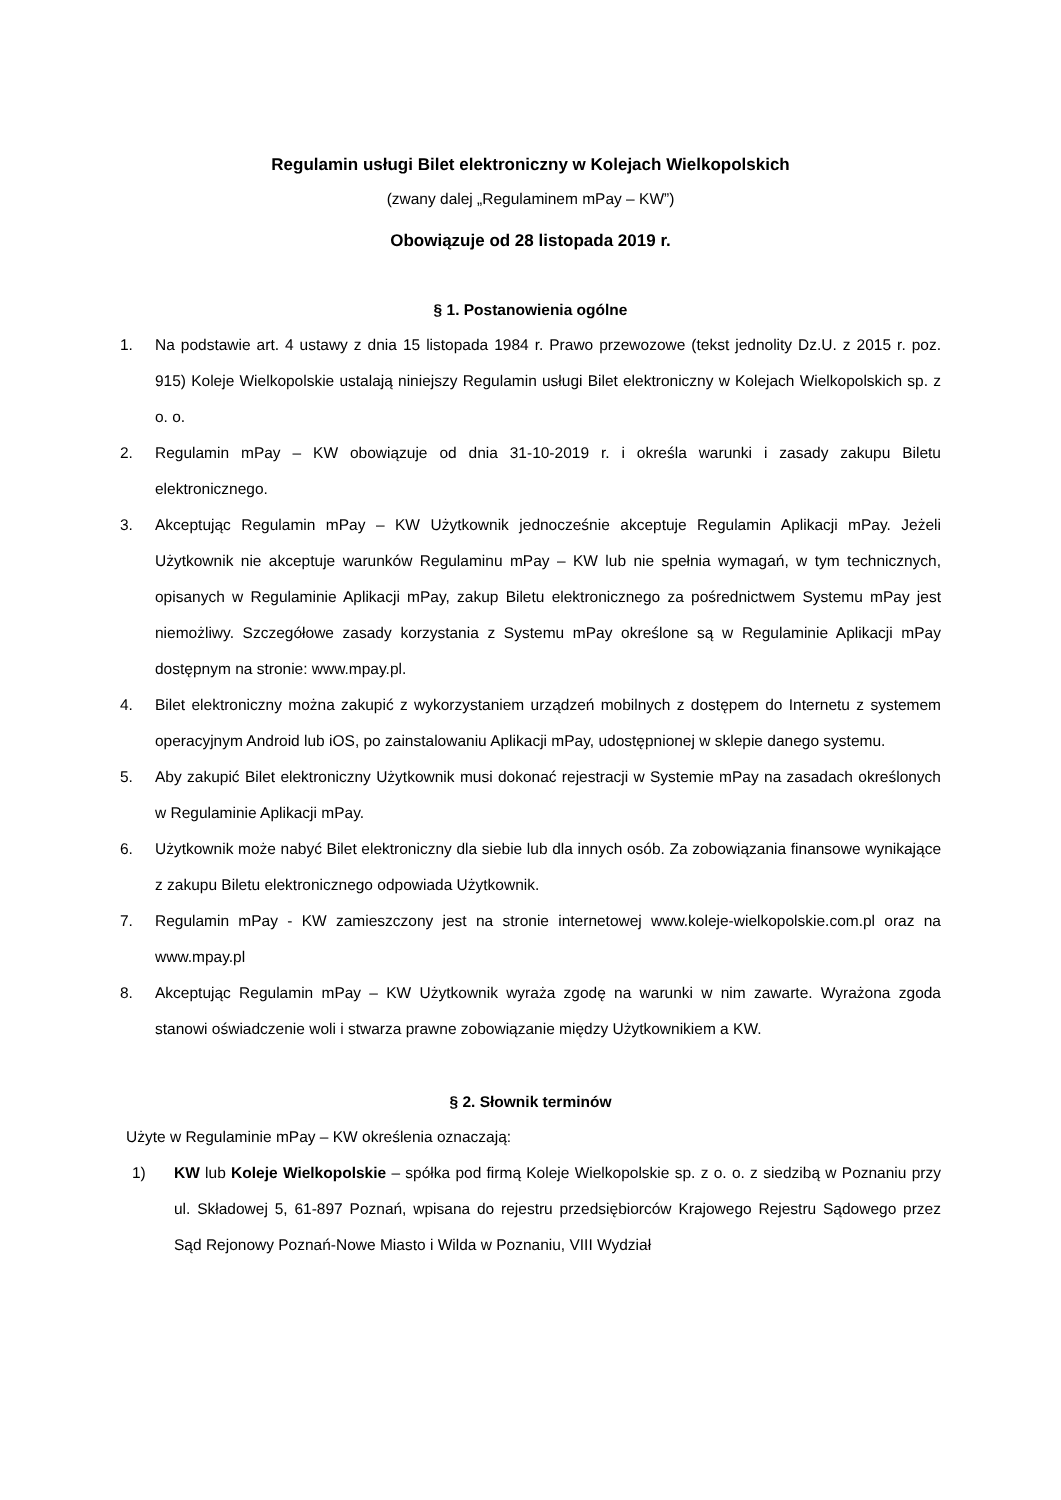Regulamin usługi Bilet elektroniczny w Kolejach Wielkopolskich
(zwany dalej „Regulaminem mPay – KW”)
Obowiązuje od 28 listopada 2019 r.
§ 1. Postanowienia ogólne
1. Na podstawie art. 4 ustawy z dnia 15 listopada 1984 r. Prawo przewozowe (tekst jednolity Dz.U. z 2015 r. poz. 915) Koleje Wielkopolskie ustalają niniejszy Regulamin usługi Bilet elektroniczny w Kolejach Wielkopolskich sp. z o. o.
2. Regulamin mPay – KW obowiązuje od dnia 31-10-2019 r. i określa warunki i zasady zakupu Biletu elektronicznego.
3. Akceptując Regulamin mPay – KW Użytkownik jednocześnie akceptuje Regulamin Aplikacji mPay. Jeżeli Użytkownik nie akceptuje warunków Regulaminu mPay – KW lub nie spełnia wymagań, w tym technicznych, opisanych w Regulaminie Aplikacji mPay, zakup Biletu elektronicznego za pośrednictwem Systemu mPay jest niemożliwy. Szczegółowe zasady korzystania z Systemu mPay określone są w Regulaminie Aplikacji mPay dostępnym na stronie: www.mpay.pl.
4. Bilet elektroniczny można zakupić z wykorzystaniem urządzeń mobilnych z dostępem do Internetu z systemem operacyjnym Android lub iOS, po zainstalowaniu Aplikacji mPay, udostępnionej w sklepie danego systemu.
5. Aby zakupić Bilet elektroniczny Użytkownik musi dokonać rejestracji w Systemie mPay na zasadach określonych w Regulaminie Aplikacji mPay.
6. Użytkownik może nabyć Bilet elektroniczny dla siebie lub dla innych osób. Za zobowiązania finansowe wynikające z zakupu Biletu elektronicznego odpowiada Użytkownik.
7. Regulamin mPay - KW zamieszczony jest na stronie internetowej www.koleje-wielkopolskie.com.pl oraz na www.mpay.pl
8. Akceptując Regulamin mPay – KW Użytkownik wyraża zgodę na warunki w nim zawarte. Wyrażona zgoda stanowi oświadczenie woli i stwarza prawne zobowiązanie między Użytkownikiem a KW.
§ 2. Słownik terminów
Użyte w Regulaminie mPay – KW określenia oznaczają:
1) KW lub Koleje Wielkopolskie – spółka pod firmą Koleje Wielkopolskie sp. z o. o. z siedzibą w Poznaniu przy ul. Składowej 5, 61-897 Poznań, wpisana do rejestru przedsiębiorców Krajowego Rejestru Sądowego przez Sąd Rejonowy Poznań-Nowe Miasto i Wilda w Poznaniu, VIII Wydział